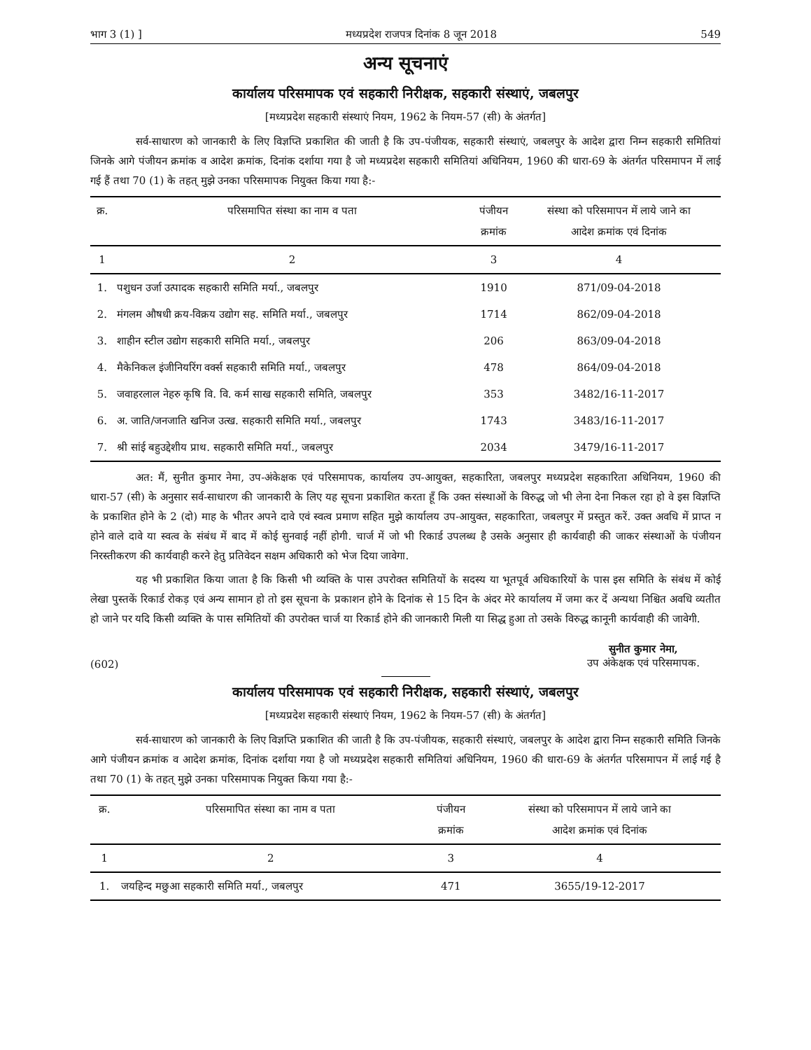भाग 3 (1) ] मध्यप्रदेश राजपत्र दिनांक 8 जून 2018 549
अन्य सूचनाएं
कार्यालय परिसमापक एवं सहकारी निरीक्षक, सहकारी संस्थाएं, जबलपुर
[मध्यप्रदेश सहकारी संस्थाएं नियम, 1962 के नियम-57 (सी) के अंतर्गत]
सर्व-साधारण को जानकारी के लिए विज्ञप्ति प्रकाशित की जाती है कि उप-पंजीयक, सहकारी संस्थाएं, जबलपुर के आदेश द्वारा निम्न सहकारी समितियां जिनके आगे पंजीयन क्रमांक व आदेश क्रमांक, दिनांक दर्शाया गया है जो मध्यप्रदेश सहकारी समितियां अधिनियम, 1960 की धारा-69 के अंतर्गत परिसमापन में लाई गई हैं तथा 70 (1) के तहत् मुझे उनका परिसमापक नियुक्त किया गया है:-
| क्र. | परिसमापित संस्था का नाम व पता | पंजीयन क्रमांक | संस्था को परिसमापन में लाये जाने का आदेश क्रमांक एवं दिनांक |
| --- | --- | --- | --- |
| 1 | 2 | 3 | 4 |
| 1. | पशुधन उर्जा उत्पादक सहकारी समिति मर्या., जबलपुर | 1910 | 871/09-04-2018 |
| 2. | मंगलम औषधी क्रय-विक्रय उद्योग सह. समिति मर्या., जबलपुर | 1714 | 862/09-04-2018 |
| 3. | शाहीन स्टील उद्योग सहकारी समिति मर्या., जबलपुर | 206 | 863/09-04-2018 |
| 4. | मैकेनिकल इंजीनियरिंग वर्क्स सहकारी समिति मर्या., जबलपुर | 478 | 864/09-04-2018 |
| 5. | जवाहरलाल नेहरु कृषि वि. वि. कर्म साख सहकारी समिति, जबलपुर | 353 | 3482/16-11-2017 |
| 6. | अ. जाति/जनजाति खनिज उत्ख. सहकारी समिति मर्या., जबलपुर | 1743 | 3483/16-11-2017 |
| 7. | श्री सांई बहुउद्देशीय प्राथ. सहकारी समिति मर्या., जबलपुर | 2034 | 3479/16-11-2017 |
अत: मैं, सुनीत कुमार नेमा, उप-अंकेक्षक एवं परिसमापक, कार्यालय उप-आयुक्त, सहकारिता, जबलपुर मध्यप्रदेश सहकारिता अधिनियम, 1960 की धारा-57 (सी) के अनुसार सर्व-साधारण की जानकारी के लिए यह सूचना प्रकाशित करता हूँ कि उक्त संस्थाओं के विरुद्ध जो भी लेना देना निकल रहा हो वे इस विज्ञप्ति के प्रकाशित होने के 2 (दो) माह के भीतर अपने दावे एवं स्वत्व प्रमाण सहित मुझे कार्यालय उप-आयुक्त, सहकारिता, जबलपुर में प्रस्तुत करें. उक्त अवधि में प्राप्त न होने वाले दावे या स्वत्व के संबंध में बाद में कोई सुनवाई नहीं होगी. चार्ज में जो भी रिकार्ड उपलब्ध है उसके अनुसार ही कार्यवाही की जाकर संस्थाओं के पंजीयन निरस्तीकरण की कार्यवाही करने हेतु प्रतिवेदन सक्षम अधिकारी को भेज दिया जावेगा.
यह भी प्रकाशित किया जाता है कि किसी भी व्यक्ति के पास उपरोक्त समितियों के सदस्य या भूतपूर्व अधिकारियों के पास इस समिति के संबंध में कोई लेखा पुस्तकें रिकार्ड रोकड़ एवं अन्य सामान हो तो इस सूचना के प्रकाशन होने के दिनांक से 15 दिन के अंदर मेरे कार्यालय में जमा कर दें अन्यथा निश्चित अवधि व्यतीत हो जाने पर यदि किसी व्यक्ति के पास समितियों की उपरोक्त चार्ज या रिकार्ड होने की जानकारी मिली या सिद्ध हुआ तो उसके विरुद्ध कानूनी कार्यवाही की जावेगी.
(602) सुनीत कुमार नेमा,
उप अंकेक्षक एवं परिसमापक.
कार्यालय परिसमापक एवं सहकारी निरीक्षक, सहकारी संस्थाएं, जबलपुर
[मध्यप्रदेश सहकारी संस्थाएं नियम, 1962 के नियम-57 (सी) के अंतर्गत]
सर्व-साधारण को जानकारी के लिए विज्ञप्ति प्रकाशित की जाती है कि उप-पंजीयक, सहकारी संस्थाएं, जबलपुर के आदेश द्वारा निम्न सहकारी समिति जिनके आगे पंजीयन क्रमांक व आदेश क्रमांक, दिनांक दर्शाया गया है जो मध्यप्रदेश सहकारी समितियां अधिनियम, 1960 की धारा-69 के अंतर्गत परिसमापन में लाई गई है तथा 70 (1) के तहत् मुझे उनका परिसमापक नियुक्त किया गया है:-
| क्र. | परिसमापित संस्था का नाम व पता | पंजीयन क्रमांक | संस्था को परिसमापन में लाये जाने का आदेश क्रमांक एवं दिनांक |
| --- | --- | --- | --- |
| 1 | 2 | 3 | 4 |
| 1. | जयहिन्द मछुआ सहकारी समिति मर्या., जबलपुर | 471 | 3655/19-12-2017 |